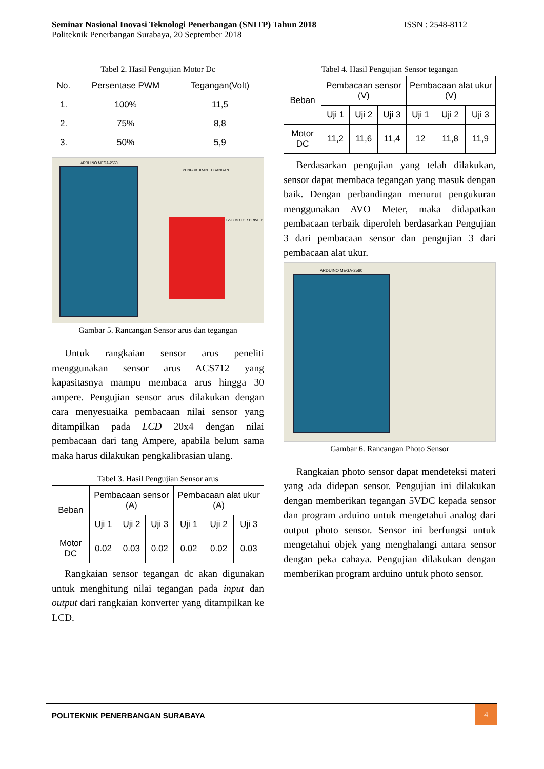Seminar Nasional Inovasi Teknologi Penerbangan (SNITP) Tahun 2018 ISSN : 2548-8112
Politeknik Penerbangan Surabaya, 20 September 2018
Tabel 2. Hasil Pengujian Motor Dc
| No. | Persentase PWM | Tegangan(Volt) |
| --- | --- | --- |
| 1. | 100% | 11,5 |
| 2. | 75% | 8,8 |
| 3. | 50% | 5,9 |
ARDUINO MEGA-2560
PENGUKURAN TEGANGAN
L298 MOTOR DRIVER
Gambar 5. Rancangan Sensor arus dan tegangan
Untuk rangkaian sensor arus peneliti menggunakan sensor arus ACS712 yang kapasitasnya mampu membaca arus hingga 30 ampere. Pengujian sensor arus dilakukan dengan cara menyesuaika pembacaan nilai sensor yang ditampilkan pada LCD 20x4 dengan nilai pembacaan dari tang Ampere, apabila belum sama maka harus dilakukan pengkalibrasian ulang.
Tabel 3. Hasil Pengujian Sensor arus
| Beban | Pembacaan sensor (A) | | | Pembacaan alat ukur (A) | | |
| --- | --- | --- | --- | --- | --- | --- |
| | Uji 1 | Uji 2 | Uji 3 | Uji 1 | Uji 2 | Uji 3 |
| Motor DC | 0.02 | 0.03 | 0.02 | 0.02 | 0.02 | 0.03 |
Rangkaian sensor tegangan dc akan digunakan untuk menghitung nilai tegangan pada input dan output dari rangkaian konverter yang ditampilkan ke LCD.
Tabel 4. Hasil Pengujian Sensor tegangan
| Beban | Pembacaan sensor (V) | | | Pembacaan alat ukur (V) | | |
| --- | --- | --- | --- | --- | --- | --- |
| | Uji 1 | Uji 2 | Uji 3 | Uji 1 | Uji 2 | Uji 3 |
| Motor DC | 11,2 | 11,6 | 11,4 | 12 | 11,8 | 11,9 |
Berdasarkan pengujian yang telah dilakukan, sensor dapat membaca tegangan yang masuk dengan baik. Dengan perbandingan menurut pengukuran menggunakan AVO Meter, maka didapatkan pembacaan terbaik diperoleh berdasarkan Pengujian 3 dari pembacaan sensor dan pengujian 3 dari pembacaan alat ukur.
ARDUINO MEGA-2560
Gambar 6. Rancangan Photo Sensor
Rangkaian photo sensor dapat mendeteksi materi yang ada didepan sensor. Pengujian ini dilakukan dengan memberikan tegangan 5VDC kepada sensor dan program arduino untuk mengetahui analog dari output photo sensor. Sensor ini berfungsi untuk mengetahui objek yang menghalangi antara sensor dengan peka cahaya. Pengujian dilakukan dengan memberikan program arduino untuk photo sensor.
POLITEKNIK PENERBANGAN SURABAYA
4